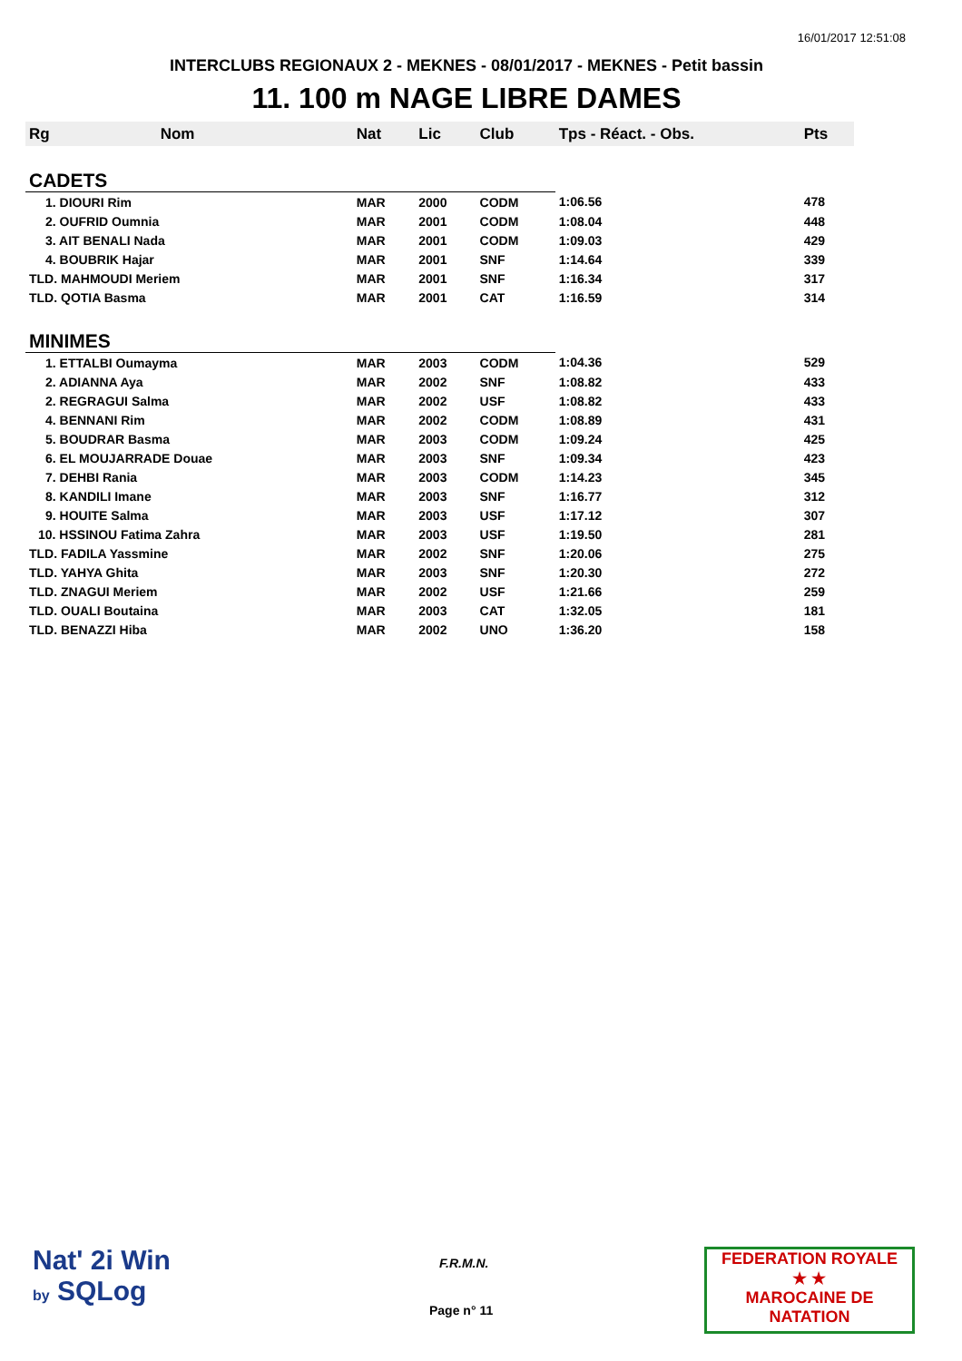16/01/2017 12:51:08
INTERCLUBS REGIONAUX 2 - MEKNES - 08/01/2017 - MEKNES - Petit bassin
11. 100 m NAGE LIBRE DAMES
| Rg | Nom | Nat | Lic | Club | Tps - Réact. - Obs. | Pts |
| --- | --- | --- | --- | --- | --- | --- |
| CADETS | | | | | | |
| 1. DIOURI Rim | | MAR | 2000 | CODM | 1:06.56 | 478 |
| 2. OUFRID Oumnia | | MAR | 2001 | CODM | 1:08.04 | 448 |
| 3. AIT BENALI Nada | | MAR | 2001 | CODM | 1:09.03 | 429 |
| 4. BOUBRIK Hajar | | MAR | 2001 | SNF | 1:14.64 | 339 |
| TLD. MAHMOUDI Meriem | | MAR | 2001 | SNF | 1:16.34 | 317 |
| TLD. QOTIA Basma | | MAR | 2001 | CAT | 1:16.59 | 314 |
| MINIMES | | | | | | |
| 1. ETTALBI Oumayma | | MAR | 2003 | CODM | 1:04.36 | 529 |
| 2. ADIANNA Aya | | MAR | 2002 | SNF | 1:08.82 | 433 |
| 2. REGRAGUI Salma | | MAR | 2002 | USF | 1:08.82 | 433 |
| 4. BENNANI Rim | | MAR | 2002 | CODM | 1:08.89 | 431 |
| 5. BOUDRAR Basma | | MAR | 2003 | CODM | 1:09.24 | 425 |
| 6. EL MOUJARRADE Douae | | MAR | 2003 | SNF | 1:09.34 | 423 |
| 7. DEHBI Rania | | MAR | 2003 | CODM | 1:14.23 | 345 |
| 8. KANDILI Imane | | MAR | 2003 | SNF | 1:16.77 | 312 |
| 9. HOUITE Salma | | MAR | 2003 | USF | 1:17.12 | 307 |
| 10. HSSINOU Fatima Zahra | | MAR | 2003 | USF | 1:19.50 | 281 |
| TLD. FADILA Yassmine | | MAR | 2002 | SNF | 1:20.06 | 275 |
| TLD. YAHYA Ghita | | MAR | 2003 | SNF | 1:20.30 | 272 |
| TLD. ZNAGUI Meriem | | MAR | 2002 | USF | 1:21.66 | 259 |
| TLD. OUALI Boutaina | | MAR | 2003 | CAT | 1:32.05 | 181 |
| TLD. BENAZZI Hiba | | MAR | 2002 | UNO | 1:36.20 | 158 |
Nat' 2i Win
by SQLog
F.R.M.N.
Page n° 11
FEDERATION ROYALE
★ ★
MAROCAINE DE NATATION